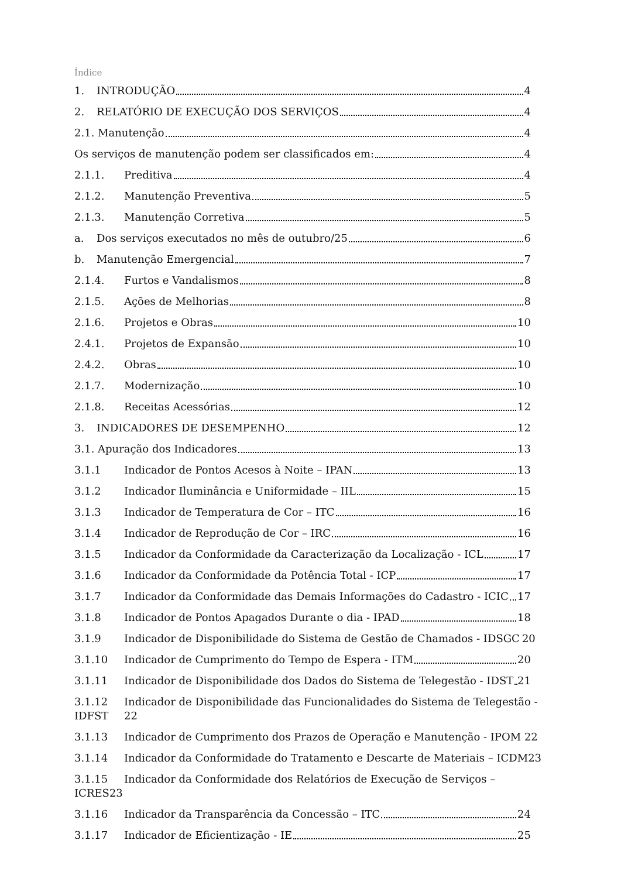Índice
1. INTRODUÇÃO 4
2. RELATÓRIO DE EXECUÇÃO DOS SERVIÇOS 4
2.1. Manutenção 4
Os serviços de manutenção podem ser classificados em: 4
2.1.1. Preditiva 4
2.1.2. Manutenção Preventiva 5
2.1.3. Manutenção Corretiva 5
a. Dos serviços executados no mês de outubro/25 6
b. Manutenção Emergencial 7
2.1.4. Furtos e Vandalismos 8
2.1.5. Ações de Melhorias 8
2.1.6. Projetos e Obras 10
2.4.1. Projetos de Expansão 10
2.4.2. Obras 10
2.1.7. Modernização 10
2.1.8. Receitas Acessórias 12
3. INDICADORES DE DESEMPENHO 12
3.1. Apuração dos Indicadores 13
3.1.1 Indicador de Pontos Acesos à Noite – IPAN 13
3.1.2 Indicador Iluminância e Uniformidade – IIL 15
3.1.3 Indicador de Temperatura de Cor – ITC 16
3.1.4 Indicador de Reprodução de Cor – IRC 16
3.1.5 Indicador da Conformidade da Caracterização da Localização - ICL 17
3.1.6 Indicador da Conformidade da Potência Total - ICP 17
3.1.7 Indicador da Conformidade das Demais Informações do Cadastro - ICIC 17
3.1.8 Indicador de Pontos Apagados Durante o dia - IPAD 18
3.1.9 Indicador de Disponibilidade do Sistema de Gestão de Chamados - IDSGC 20
3.1.10 Indicador de Cumprimento do Tempo de Espera - ITM 20
3.1.11 Indicador de Disponibilidade dos Dados do Sistema de Telegestão - IDST 21
3.1.12 Indicador de Disponibilidade das Funcionalidades do Sistema de Telegestão -
IDFST 22
3.1.13 Indicador de Cumprimento dos Prazos de Operação e Manutenção - IPOM 22
3.1.14 Indicador da Conformidade do Tratamento e Descarte de Materiais – ICDM23
3.1.15 Indicador da Conformidade dos Relatórios de Execução de Serviços – ICRES23
3.1.16 Indicador da Transparência da Concessão – ITC 24
3.1.17 Indicador de Eficientização - IE 25